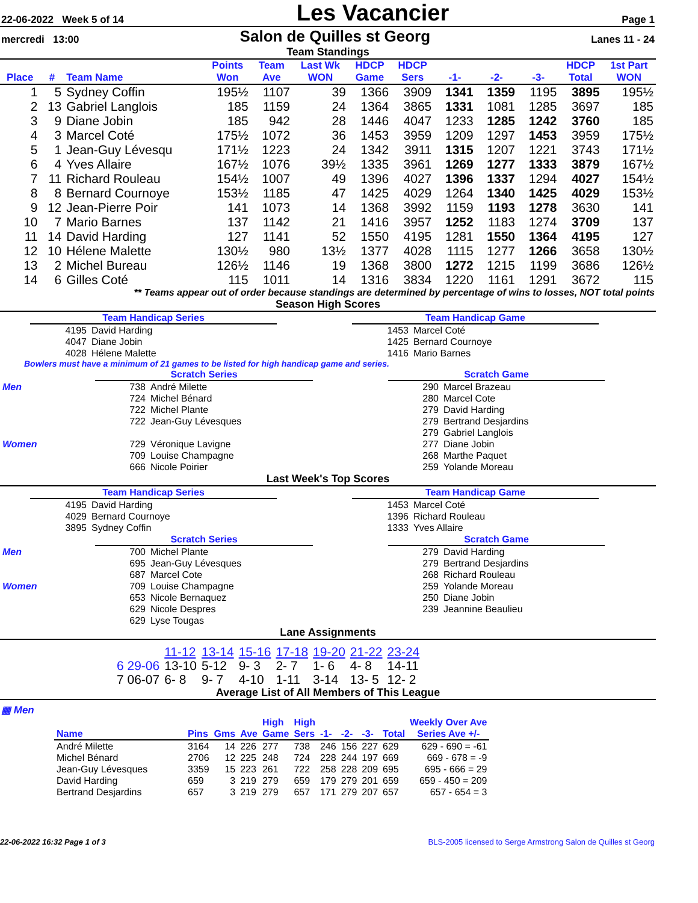22-06-2022 Week 5 of 14 Les Vacancier Page 1
mercredi 13:00 Salon de Quilles st Georg Lanes 11 - 24
Team Standings
| Place | # | Team Name | Points Won | Team Ave | Last Wk WON | HDCP Game | HDCP Sers | -1- | -2- | -3- | HDCP Total | 1st Part WON |
| --- | --- | --- | --- | --- | --- | --- | --- | --- | --- | --- | --- | --- |
| 1 | 5 | Sydney Coffin | 195½ | 1107 | 39 | 1366 | 3909 | 1341 | 1359 | 1195 | 3895 | 195½ |
| 2 | 13 | Gabriel Langlois | 185 | 1159 | 24 | 1364 | 3865 | 1331 | 1081 | 1285 | 3697 | 185 |
| 3 | 9 | Diane Jobin | 185 | 942 | 28 | 1446 | 4047 | 1233 | 1285 | 1242 | 3760 | 185 |
| 4 | 3 | Marcel Coté | 175½ | 1072 | 36 | 1453 | 3959 | 1209 | 1297 | 1453 | 3959 | 175½ |
| 5 | 1 | Jean-Guy Lévesqu | 171½ | 1223 | 24 | 1342 | 3911 | 1315 | 1207 | 1221 | 3743 | 171½ |
| 6 | 4 | Yves Allaire | 167½ | 1076 | 39½ | 1335 | 3961 | 1269 | 1277 | 1333 | 3879 | 167½ |
| 7 | 11 | Richard Rouleau | 154½ | 1007 | 49 | 1396 | 4027 | 1396 | 1337 | 1294 | 4027 | 154½ |
| 8 | 8 | Bernard Cournoye | 153½ | 1185 | 47 | 1425 | 4029 | 1264 | 1340 | 1425 | 4029 | 153½ |
| 9 | 12 | Jean-Pierre Poir | 141 | 1073 | 14 | 1368 | 3992 | 1159 | 1193 | 1278 | 3630 | 141 |
| 10 | 7 | Mario Barnes | 137 | 1142 | 21 | 1416 | 3957 | 1252 | 1183 | 1274 | 3709 | 137 |
| 11 | 14 | David Harding | 127 | 1141 | 52 | 1550 | 4195 | 1281 | 1550 | 1364 | 4195 | 127 |
| 12 | 10 | Hélene Malette | 130½ | 980 | 13½ | 1377 | 4028 | 1115 | 1277 | 1266 | 3658 | 130½ |
| 13 | 2 | Michel Bureau | 126½ | 1146 | 19 | 1368 | 3800 | 1272 | 1215 | 1199 | 3686 | 126½ |
| 14 | 6 | Gilles Coté | 115 | 1011 | 14 | 1316 | 3834 | 1220 | 1161 | 1291 | 3672 | 115 |
** Teams appear out of order because standings are determined by percentage of wins to losses, NOT total points
Season High Scores
| Team Handicap Series | |
| 4195 | David Harding |
| 4047 | Diane Jobin |
| 4028 | Hélene Malette |
| Team Handicap Game | |
| 1453 | Marcel Coté |
| 1425 | Bernard Cournoye |
| 1416 | Mario Barnes |
Bowlers must have a minimum of 21 games to be listed for high handicap game and series.
| | Scratch Series | |
| Men | 738 | André Milette |
| | 724 | Michel Bénard |
| | 722 | Michel Plante |
| | 722 | Jean-Guy Lévesques |
| Women | 729 | Véronique Lavigne |
| | 709 | Louise Champagne |
| | 666 | Nicole Poirier |
| Scratch Game | |
| 290 | Marcel Brazeau |
| 280 | Marcel Cote |
| 279 | David Harding |
| 279 | Bertrand Desjardins |
| 279 | Gabriel Langlois |
| 277 | Diane Jobin |
| 268 | Marthe Paquet |
| 259 | Yolande Moreau |
Last Week's Top Scores
| Team Handicap Series | |
| 4195 | David Harding |
| 4029 | Bernard Cournoye |
| 3895 | Sydney Coffin |
| Team Handicap Game | |
| 1453 | Marcel Coté |
| 1396 | Richard Rouleau |
| 1333 | Yves Allaire |
| | Scratch Series | |
| Men | 700 | Michel Plante |
| | 695 | Jean-Guy Lévesques |
| | 687 | Marcel Cote |
| Women | 709 | Louise Champagne |
| | 653 | Nicole Bernaquez |
| | 629 | Nicole Despres |
| | 629 | Lyse Tougas |
| Scratch Game | |
| 279 | David Harding |
| 279 | Bertrand Desjardins |
| 268 | Richard Rouleau |
| 259 | Yolande Moreau |
| 250 | Diane Jobin |
| 239 | Jeannine Beaulieu |
Lane Assignments
| | 11-12 | 13-14 | 15-16 | 17-18 | 19-20 | 21-22 | 23-24 |
| 6 29-06 | 13-10 | 5-12 | 9- 3 | 2- 7 | 1- 6 | 4- 8 | 14-11 |
| 7 06-07 | 6- 8 | 9- 7 | 4-10 | 1-11 | 3-14 | 13- 5 | 12- 2 |
Average List of All Members of This League
▦ Men
| Name | Pins | Gms | Ave | High Game | High Sers | -1- | -2- | -3- | Total | Weekly Over Ave Series Ave +/- |
| André Milette | 3164 | 14 | 226 | 277 | 738 | 246 | 156 | 227 | 629 | 629 - 690 = -61 |
| Michel Bénard | 2706 | 12 | 225 | 248 | 724 | 228 | 244 | 197 | 669 | 669 - 678 = -9 |
| Jean-Guy Lévesques | 3359 | 15 | 223 | 261 | 722 | 258 | 228 | 209 | 695 | 695 - 666 = 29 |
| David Harding | 659 | 3 | 219 | 279 | 659 | 179 | 279 | 201 | 659 | 659 - 450 = 209 |
| Bertrand Desjardins | 657 | 3 | 219 | 279 | 657 | 171 | 279 | 207 | 657 | 657 - 654 = 3 |
22-06-2022 16:32 Page 1 of 3 BLS-2005 licensed to Serge Armstrong Salon de Quilles st Georg